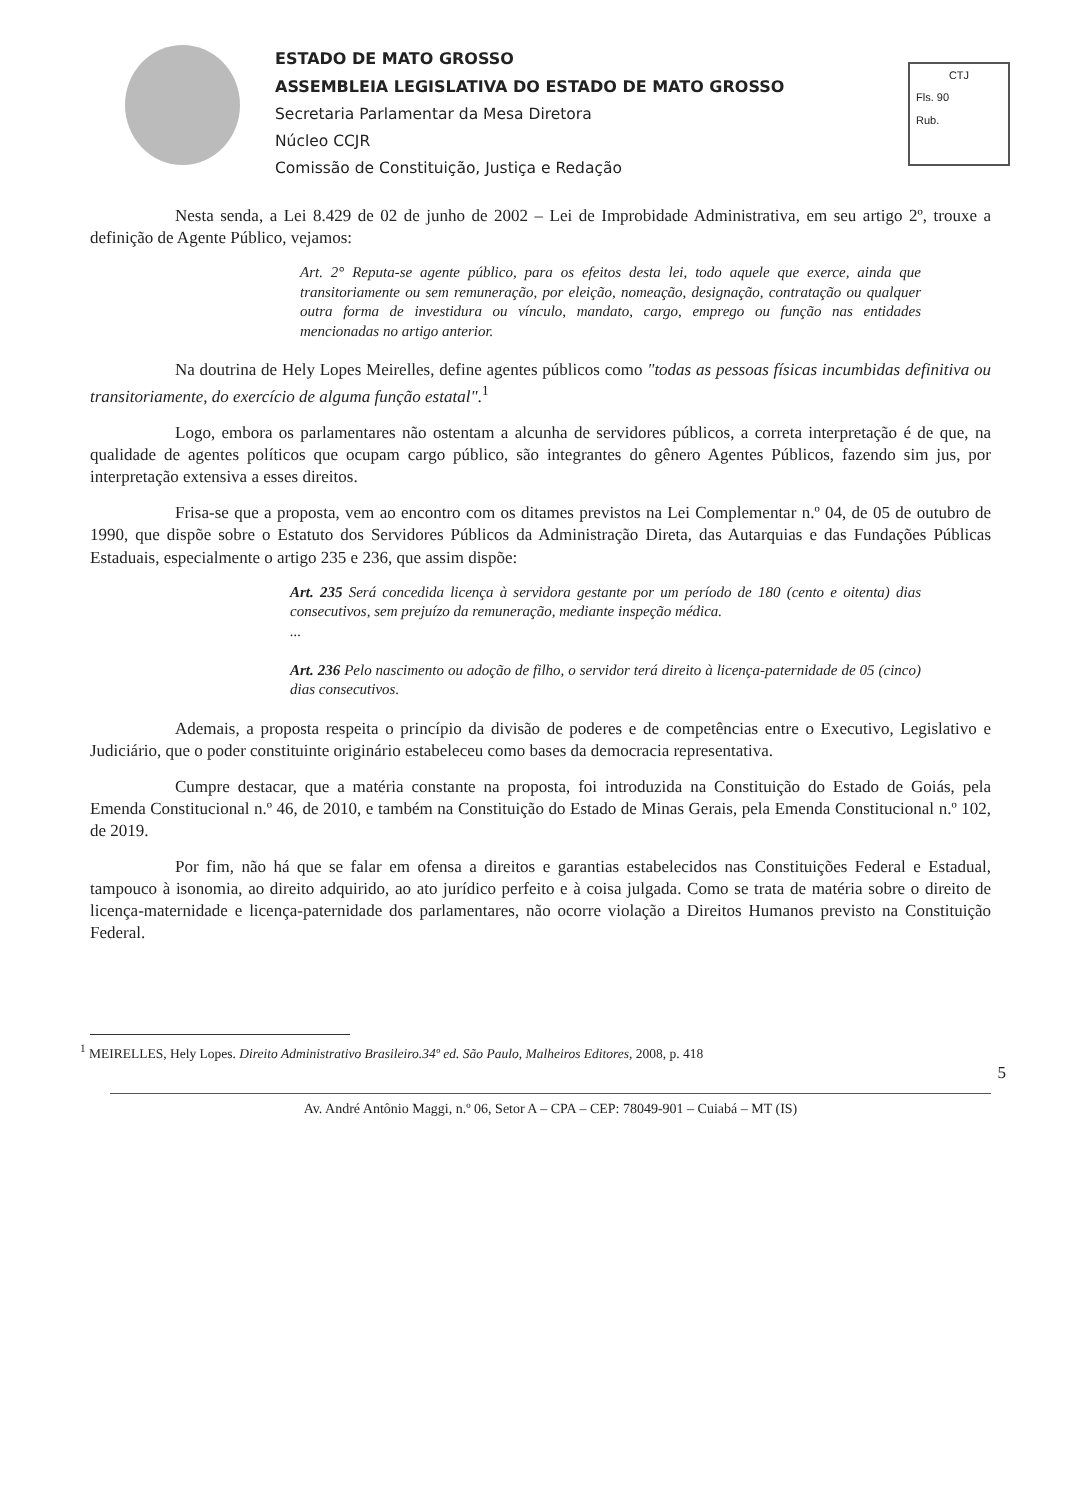ESTADO DE MATO GROSSO
ASSEMBLEIA LEGISLATIVA DO ESTADO DE MATO GROSSO
Secretaria Parlamentar da Mesa Diretora
Núcleo CCJR
Comissão de Constituição, Justiça e Redação
CTJ
Fls. 90
Rub.
Nesta senda, a Lei 8.429 de 02 de junho de 2002 – Lei de Improbidade Administrativa, em seu artigo 2º, trouxe a definição de Agente Público, vejamos:
Art. 2° Reputa-se agente público, para os efeitos desta lei, todo aquele que exerce, ainda que transitoriamente ou sem remuneração, por eleição, nomeação, designação, contratação ou qualquer outra forma de investidura ou vínculo, mandato, cargo, emprego ou função nas entidades mencionadas no artigo anterior.
Na doutrina de Hely Lopes Meirelles, define agentes públicos como "todas as pessoas físicas incumbidas definitiva ou transitoriamente, do exercício de alguma função estatal".<sup>1</sup>
Logo, embora os parlamentares não ostentam a alcunha de servidores públicos, a correta interpretação é de que, na qualidade de agentes políticos que ocupam cargo público, são integrantes do gênero Agentes Públicos, fazendo sim jus, por interpretação extensiva a esses direitos.
Frisa-se que a proposta, vem ao encontro com os ditames previstos na Lei Complementar n.º 04, de 05 de outubro de 1990, que dispõe sobre o Estatuto dos Servidores Públicos da Administração Direta, das Autarquias e das Fundações Públicas Estaduais, especialmente o artigo 235 e 236, que assim dispõe:
Art. 235 Será concedida licença à servidora gestante por um período de 180 (cento e oitenta) dias consecutivos, sem prejuízo da remuneração, mediante inspeção médica.
...
Art. 236 Pelo nascimento ou adoção de filho, o servidor terá direito à licença-paternidade de 05 (cinco) dias consecutivos.
Ademais, a proposta respeita o princípio da divisão de poderes e de competências entre o Executivo, Legislativo e Judiciário, que o poder constituinte originário estabeleceu como bases da democracia representativa.
Cumpre destacar, que a matéria constante na proposta, foi introduzida na Constituição do Estado de Goiás, pela Emenda Constitucional n.º 46, de 2010, e também na Constituição do Estado de Minas Gerais, pela Emenda Constitucional n.º 102, de 2019.
Por fim, não há que se falar em ofensa a direitos e garantias estabelecidos nas Constituições Federal e Estadual, tampouco à isonomia, ao direito adquirido, ao ato jurídico perfeito e à coisa julgada. Como se trata de matéria sobre o direito de licença-maternidade e licença-paternidade dos parlamentares, não ocorre violação a Direitos Humanos previsto na Constituição Federal.
<sup>1</sup> MEIRELLES, Hely Lopes. Direito Administrativo Brasileiro.34º ed. São Paulo, Malheiros Editores, 2008, p. 418
5
Av. André Antônio Maggi, n.º 06, Setor A – CPA – CEP: 78049-901 – Cuiabá – MT (IS)